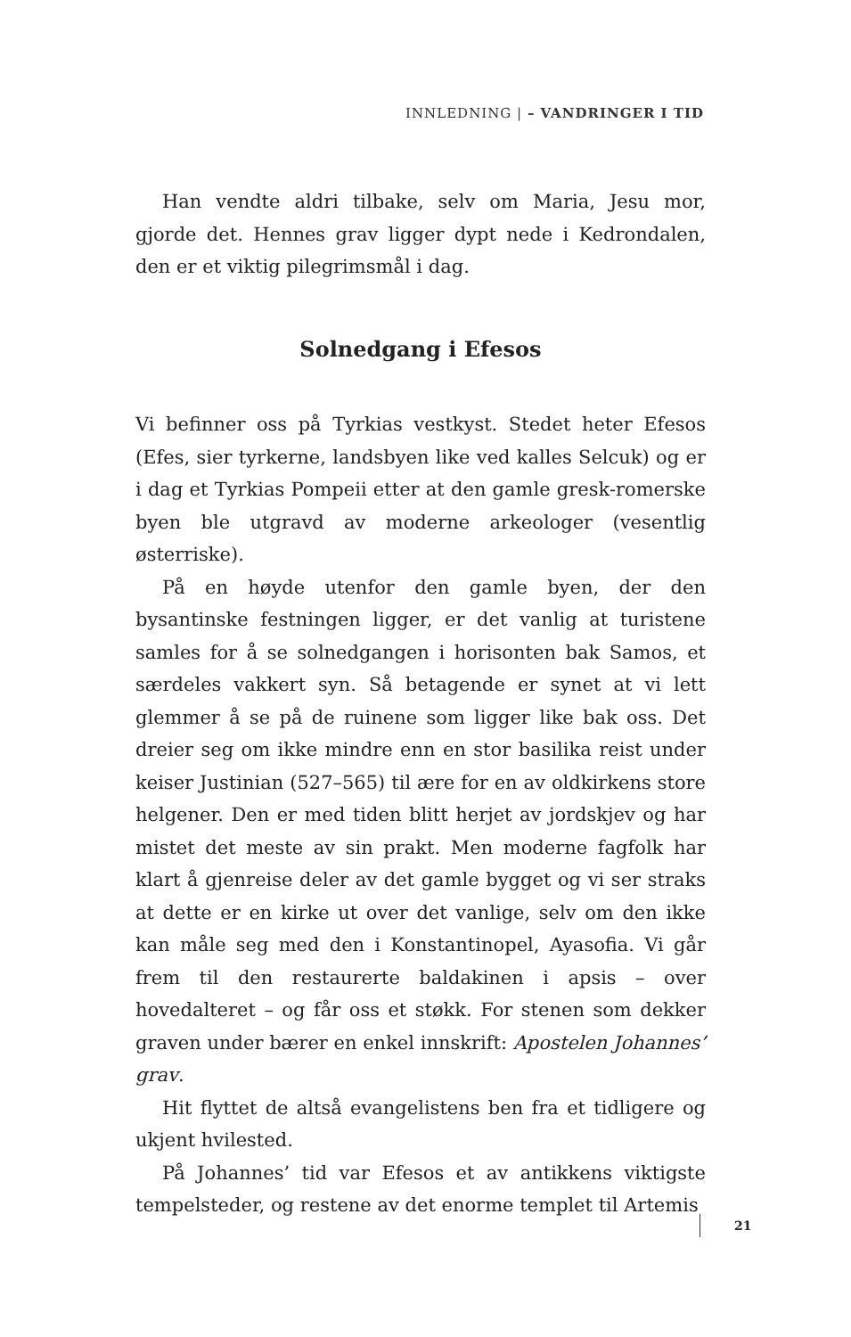INNLEDNING | – VANDRINGER I TID
Han vendte aldri tilbake, selv om Maria, Jesu mor, gjorde det. Hennes grav ligger dypt nede i Kedrondalen, den er et viktig pilegrimsmål i dag.
Solnedgang i Efesos
Vi befinner oss på Tyrkias vestkyst. Stedet heter Efesos (Efes, sier tyrkerne, landsbyen like ved kalles Selcuk) og er i dag et Tyrkias Pompeii etter at den gamle gresk-romerske byen ble utgravd av moderne arkeologer (vesentlig østerriske).
På en høyde utenfor den gamle byen, der den bysantinske festningen ligger, er det vanlig at turistene samles for å se solnedgangen i horisonten bak Samos, et særdeles vakkert syn. Så betagende er synet at vi lett glemmer å se på de ruinene som ligger like bak oss. Det dreier seg om ikke mindre enn en stor basilika reist under keiser Justinian (527–565) til ære for en av oldkirkens store helgener. Den er med tiden blitt herjet av jordskjev og har mistet det meste av sin prakt. Men moderne fagfolk har klart å gjenreise deler av det gamle bygget og vi ser straks at dette er en kirke ut over det vanlige, selv om den ikke kan måle seg med den i Konstantinopel, Ayasofia. Vi går frem til den restaurerte baldakinen i apsis – over hovedalteret – og får oss et støkk. For stenen som dekker graven under bærer en enkel innskrift: Apostelen Johannes’ grav.
Hit flyttet de altså evangelistens ben fra et tidligere og ukjent hvilested.
På Johannes’ tid var Efesos et av antikkens viktigste tempelsteder, og restene av det enorme templet til Artemis
21